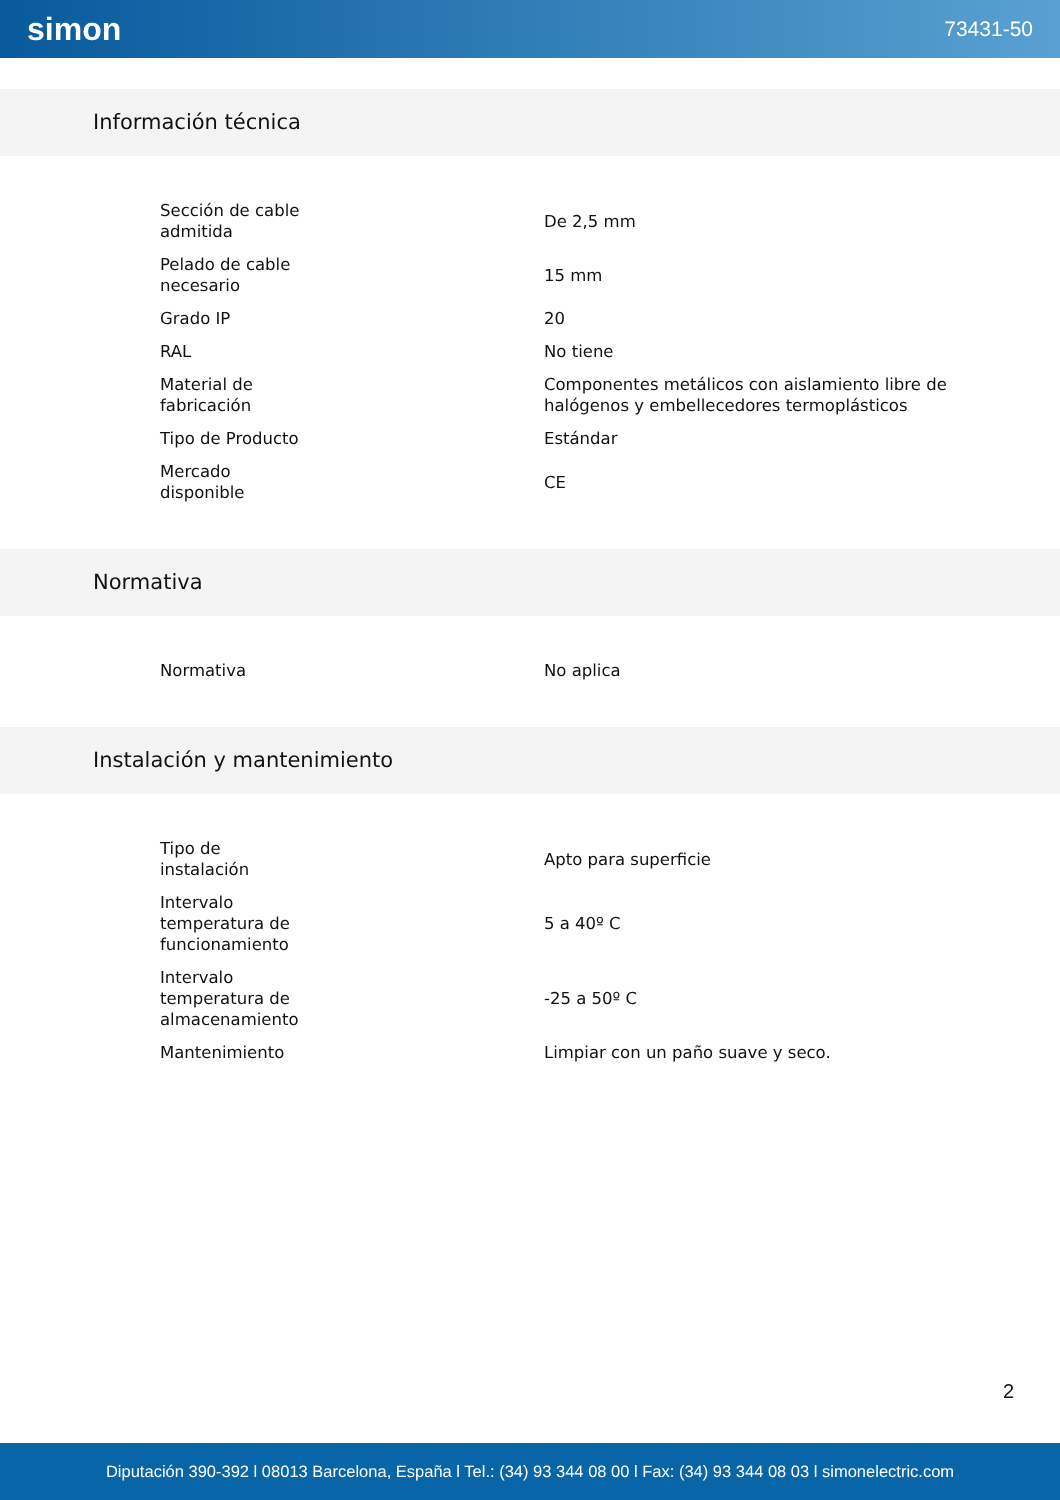simon 73431-50
Información técnica
| Sección de cable admitida | De 2,5 mm |
| Pelado de cable necesario | 15 mm |
| Grado IP | 20 |
| RAL | No tiene |
| Material de fabricación | Componentes metálicos con aislamiento libre de halógenos y embellecedores termoplásticos |
| Tipo de Producto | Estándar |
| Mercado disponible | CE |
Normativa
| Normativa | No aplica |
Instalación y mantenimiento
| Tipo de instalación | Apto para superficie |
| Intervalo temperatura de funcionamiento | 5 a 40º C |
| Intervalo temperatura de almacenamiento | -25 a 50º C |
| Mantenimiento | Limpiar con un paño suave y seco. |
2
Diputación 390-392 l 08013 Barcelona, España l Tel.: (34) 93 344 08 00 l Fax: (34) 93 344 08 03 l simonelectric.com